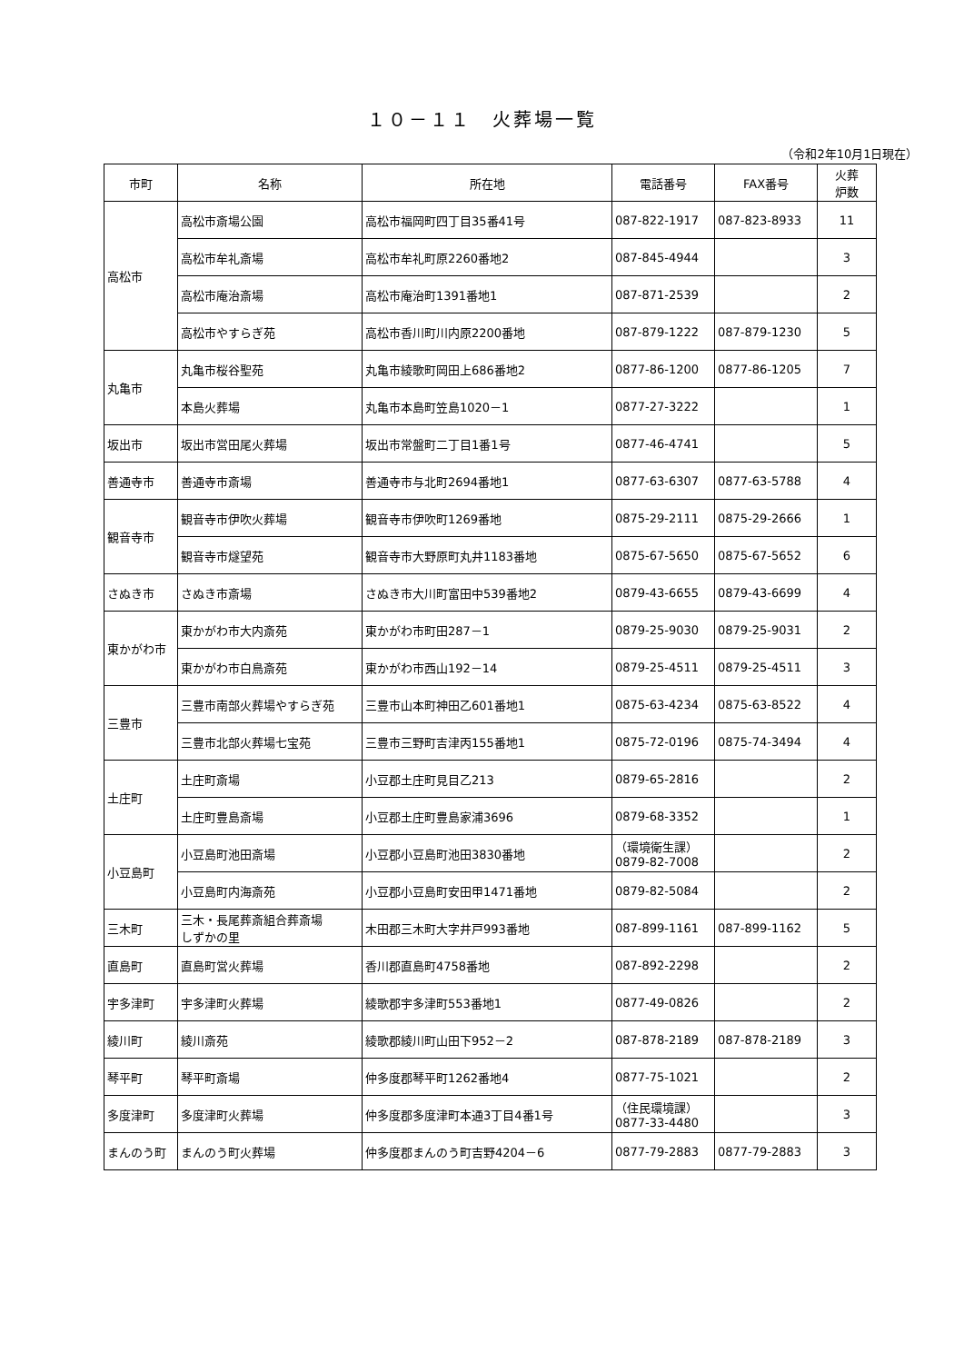１０－１１　火葬場一覧
（令和2年10月1日現在）
| 市町 | 名称 | 所在地 | 電話番号 | FAX番号 | 火葬 炉数 |
| --- | --- | --- | --- | --- | --- |
| 高松市 | 高松市斎場公園 | 高松市福岡町四丁目35番41号 | 087-822-1917 | 087-823-8933 | 11 |
| | 高松市牟礼斎場 | 高松市牟礼町原2260番地2 | 087-845-4944 | | 3 |
| | 高松市庵治斎場 | 高松市庵治町1391番地1 | 087-871-2539 | | 2 |
| | 高松市やすらぎ苑 | 高松市香川町川内原2200番地 | 087-879-1222 | 087-879-1230 | 5 |
| 丸亀市 | 丸亀市桜谷聖苑 | 丸亀市綾歌町岡田上686番地2 | 0877-86-1200 | 0877-86-1205 | 7 |
| | 本島火葬場 | 丸亀市本島町笠島1020－1 | 0877-27-3222 | | 1 |
| 坂出市 | 坂出市営田尾火葬場 | 坂出市常盤町二丁目1番1号 | 0877-46-4741 | | 5 |
| 善通寺市 | 善通寺市斎場 | 善通寺市与北町2694番地1 | 0877-63-6307 | 0877-63-5788 | 4 |
| 観音寺市 | 観音寺市伊吹火葬場 | 観音寺市伊吹町1269番地 | 0875-29-2111 | 0875-29-2666 | 1 |
| | 観音寺市燧望苑 | 観音寺市大野原町丸井1183番地 | 0875-67-5650 | 0875-67-5652 | 6 |
| さぬき市 | さぬき市斎場 | さぬき市大川町富田中539番地2 | 0879-43-6655 | 0879-43-6699 | 4 |
| 東かがわ市 | 東かがわ市大内斎苑 | 東かがわ市町田287－1 | 0879-25-9030 | 0879-25-9031 | 2 |
| | 東かがわ市白鳥斎苑 | 東かがわ市西山192－14 | 0879-25-4511 | 0879-25-4511 | 3 |
| 三豊市 | 三豊市南部火葬場やすらぎ苑 | 三豊市山本町神田乙601番地1 | 0875-63-4234 | 0875-63-8522 | 4 |
| | 三豊市北部火葬場七宝苑 | 三豊市三野町吉津丙155番地1 | 0875-72-0196 | 0875-74-3494 | 4 |
| 土庄町 | 土庄町斎場 | 小豆郡土庄町見目乙213 | 0879-65-2816 | | 2 |
| | 土庄町豊島斎場 | 小豆郡土庄町豊島家浦3696 | 0879-68-3352 | | 1 |
| 小豆島町 | 小豆島町池田斎場 | 小豆郡小豆島町池田3830番地 | （環境衛生課） 0879-82-7008 | | 2 |
| | 小豆島町内海斎苑 | 小豆郡小豆島町安田甲1471番地 | 0879-82-5084 | | 2 |
| 三木町 | 三木・長尾葬斎組合葬斎場 しずかの里 | 木田郡三木町大字井戸993番地 | 087-899-1161 | 087-899-1162 | 5 |
| 直島町 | 直島町営火葬場 | 香川郡直島町4758番地 | 087-892-2298 | | 2 |
| 宇多津町 | 宇多津町火葬場 | 綾歌郡宇多津町553番地1 | 0877-49-0826 | | 2 |
| 綾川町 | 綾川斎苑 | 綾歌郡綾川町山田下952－2 | 087-878-2189 | 087-878-2189 | 3 |
| 琴平町 | 琴平町斎場 | 仲多度郡琴平町1262番地4 | 0877-75-1021 | | 2 |
| 多度津町 | 多度津町火葬場 | 仲多度郡多度津町本通3丁目4番1号 | （住民環境課） 0877-33-4480 | | 3 |
| まんのう町 | まんのう町火葬場 | 仲多度郡まんのう町吉野4204－6 | 0877-79-2883 | 0877-79-2883 | 3 |